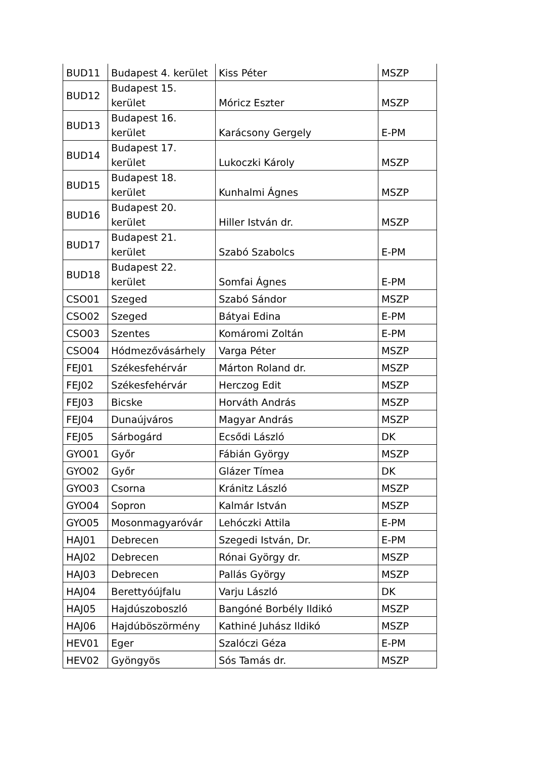| BUD11 | Budapest 4. kerület | Kiss Péter | MSZP |
| BUD12 | Budapest 15. kerület | Móricz Eszter | MSZP |
| BUD13 | Budapest 16. kerület | Karácsony Gergely | E-PM |
| BUD14 | Budapest 17. kerület | Lukoczki Károly | MSZP |
| BUD15 | Budapest 18. kerület | Kunhalmi Ágnes | MSZP |
| BUD16 | Budapest 20. kerület | Hiller István dr. | MSZP |
| BUD17 | Budapest 21. kerület | Szabó Szabolcs | E-PM |
| BUD18 | Budapest 22. kerület | Somfai Ágnes | E-PM |
| CSO01 | Szeged | Szabó Sándor | MSZP |
| CSO02 | Szeged | Bátyai Edina | E-PM |
| CSO03 | Szentes | Komáromi Zoltán | E-PM |
| CSO04 | Hódmezővásárhely | Varga Péter | MSZP |
| FEJ01 | Székesfehérvár | Márton Roland dr. | MSZP |
| FEJ02 | Székesfehérvár | Herczog Edit | MSZP |
| FEJ03 | Bicske | Horváth András | MSZP |
| FEJ04 | Dunaújváros | Magyar András | MSZP |
| FEJ05 | Sárbogárd | Ecsődi László | DK |
| GYO01 | Győr | Fábián György | MSZP |
| GYO02 | Győr | Glázer Tímea | DK |
| GYO03 | Csorna | Kránitz László | MSZP |
| GYO04 | Sopron | Kalmár István | MSZP |
| GYO05 | Mosonmagyaróvár | Lehóczki Attila | E-PM |
| HAJ01 | Debrecen | Szegedi István, Dr. | E-PM |
| HAJ02 | Debrecen | Rónai György dr. | MSZP |
| HAJ03 | Debrecen | Pallás György | MSZP |
| HAJ04 | Berettyóújfalu | Varju László | DK |
| HAJ05 | Hajdúszoboszló | Bangóné Borbély Ildikó | MSZP |
| HAJ06 | Hajdúböszörmény | Kathiné Juhász Ildikó | MSZP |
| HEV01 | Eger | Szalóczi Géza | E-PM |
| HEV02 | Gyöngyös | Sós Tamás dr. | MSZP |